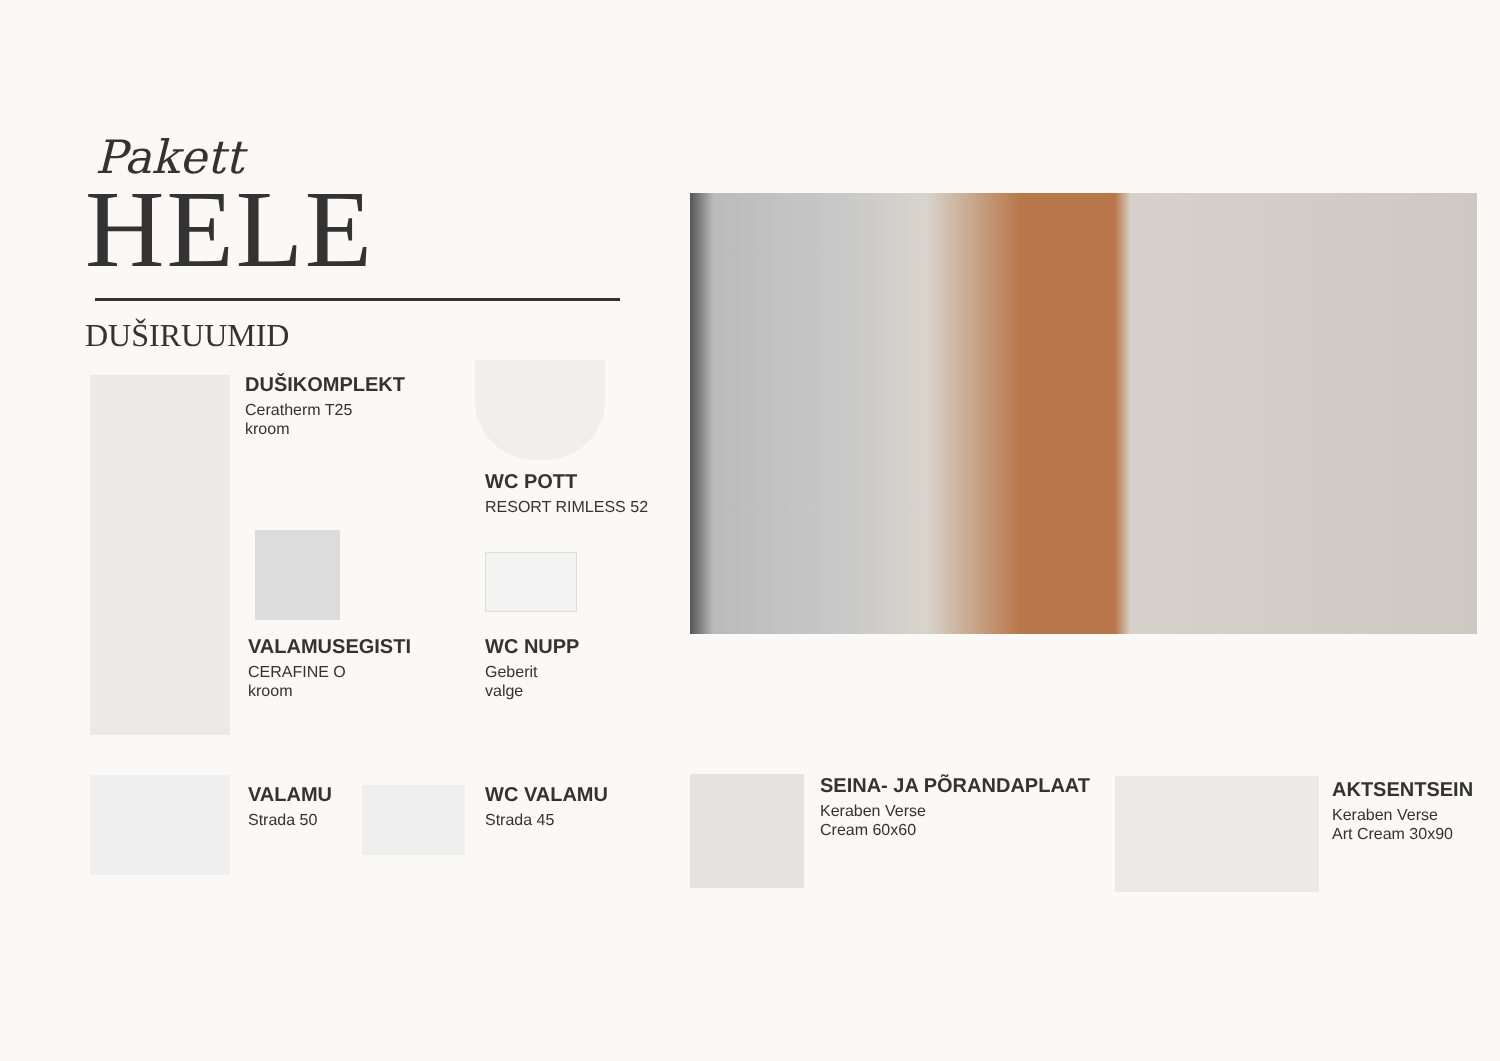Pakett
HELE
DUŠIRUUMID
DUŠIKOMPLEKT
Ceratherm T25
kroom
WC POTT
RESORT RIMLESS 52
VALAMUSEGISTI
CERAFINE O
kroom
WC NUPP
Geberit
valge
VALAMU
Strada 50
WC VALAMU
Strada 45
SEINA- JA PÕRANDAPLAAT
Keraben Verse
Cream 60x60
AKTSENTSEIN
Keraben Verse
Art Cream 30x90